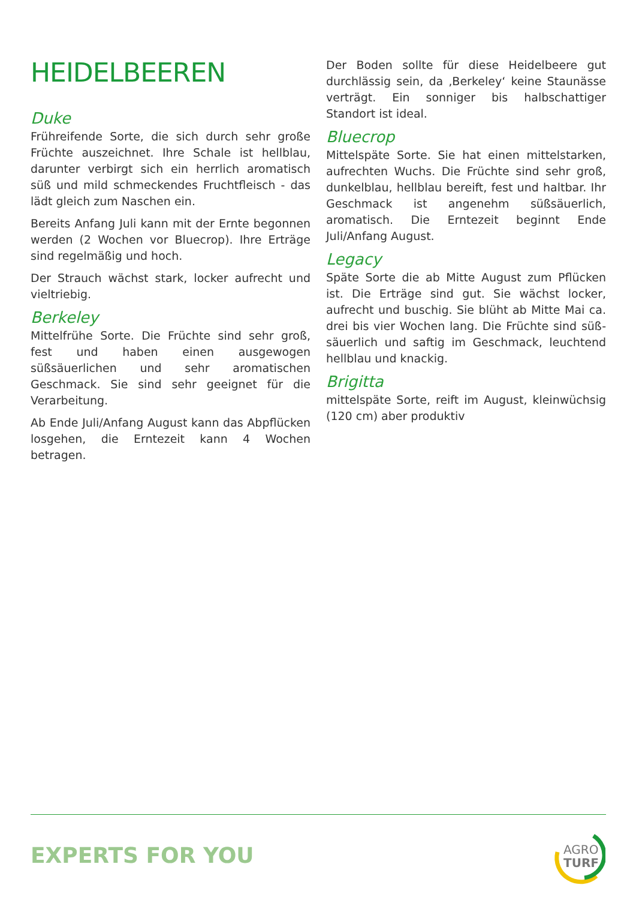HEIDELBEEREN
Duke
Frühreifende Sorte, die sich durch sehr große Früchte auszeichnet. Ihre Schale ist hellblau, darunter verbirgt sich ein herrlich aromatisch süß und mild schmeckendes Fruchtfleisch - das lädt gleich zum Naschen ein.
Bereits Anfang Juli kann mit der Ernte begonnen werden (2 Wochen vor Bluecrop). Ihre Erträge sind regelmäßig und hoch.
Der Strauch wächst stark, locker aufrecht und vieltriebig.
Berkeley
Mittelfrühe Sorte. Die Früchte sind sehr groß, fest und haben einen ausgewogen süßsäuerlichen und sehr aromatischen Geschmack. Sie sind sehr geeignet für die Verarbeitung.
Ab Ende Juli/Anfang August kann das Abpflücken losgehen, die Erntezeit kann 4 Wochen betragen.
Der Boden sollte für diese Heidelbeere gut durchlässig sein, da ‚Berkeley‘ keine Staunässe verträgt. Ein sonniger bis halbschattiger Standort ist ideal.
Bluecrop
Mittelspäte Sorte. Sie hat einen mittelstarken, aufrechten Wuchs. Die Früchte sind sehr groß, dunkelblau, hellblau bereift, fest und haltbar. Ihr Geschmack ist angenehm süßsäuerlich, aromatisch. Die Erntezeit beginnt Ende Juli/Anfang August.
Legacy
Späte Sorte die ab Mitte August zum Pflücken ist. Die Erträge sind gut. Sie wächst locker, aufrecht und buschig. Sie blüht ab Mitte Mai ca. drei bis vier Wochen lang. Die Früchte sind süß-säuerlich und saftig im Geschmack, leuchtend hellblau und knackig.
Brigitta
mittelspäte Sorte, reift im August, kleinwüchsig (120 cm) aber produktiv
EXPERTS FOR YOU
AGRO
TURF